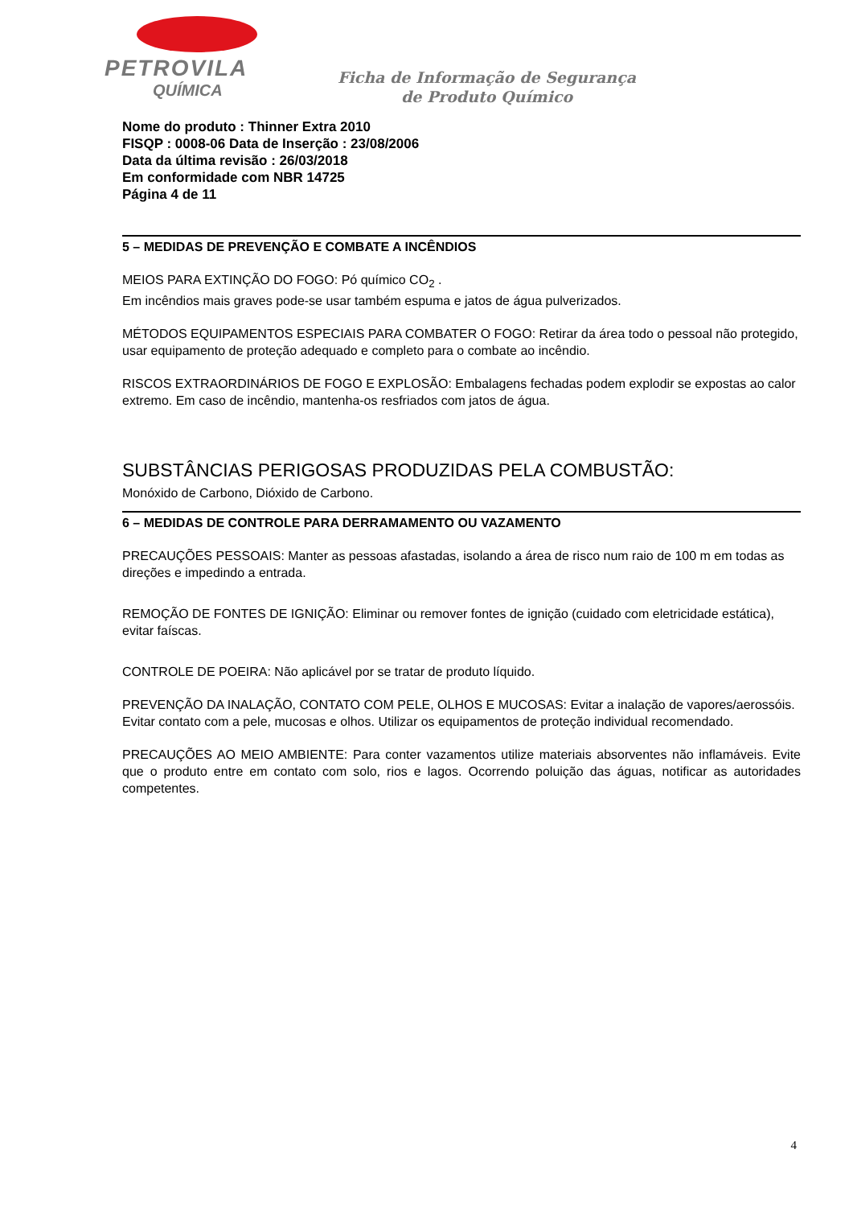PETROVILA
QUÍMICA
Ficha de Informação de Segurança
de Produto Químico
Nome do produto : Thinner Extra 2010
FISQP : 0008-06 Data de Inserção : 23/08/2006
Data da última revisão : 26/03/2018
Em conformidade com NBR 14725
Página 4 de 11
5 – MEDIDAS DE PREVENÇÃO E COMBATE A INCÊNDIOS
MEIOS PARA EXTINÇÃO DO FOGO: Pó químico CO<sub>2</sub> .
Em incêndios mais graves pode-se usar também espuma e jatos de água pulverizados.
MÉTODOS EQUIPAMENTOS ESPECIAIS PARA COMBATER O FOGO: Retirar da área todo o pessoal não protegido, usar equipamento de proteção adequado e completo para o combate ao incêndio.
RISCOS EXTRAORDINÁRIOS DE FOGO E EXPLOSÃO: Embalagens fechadas podem explodir se expostas ao calor extremo. Em caso de incêndio, mantenha-os resfriados com jatos de água.
SUBSTÂNCIAS PERIGOSAS PRODUZIDAS PELA COMBUSTÃO:
Monóxido de Carbono, Dióxido de Carbono.
6 – MEDIDAS DE CONTROLE PARA DERRAMAMENTO OU VAZAMENTO
PRECAUÇÕES PESSOAIS: Manter as pessoas afastadas, isolando a área de risco num raio de 100 m em todas as direções e impedindo a entrada.
REMOÇÃO DE FONTES DE IGNIÇÃO: Eliminar ou remover fontes de ignição (cuidado com eletricidade estática), evitar faíscas.
CONTROLE DE POEIRA: Não aplicável por se tratar de produto líquido.
PREVENÇÃO DA INALAÇÃO, CONTATO COM PELE, OLHOS E MUCOSAS: Evitar a inalação de vapores/aerossóis. Evitar contato com a pele, mucosas e olhos. Utilizar os equipamentos de proteção individual recomendado.
PRECAUÇÕES AO MEIO AMBIENTE: Para conter vazamentos utilize materiais absorventes não inflamáveis. Evite que o produto entre em contato com solo, rios e lagos. Ocorrendo poluição das águas, notificar as autoridades competentes.
4